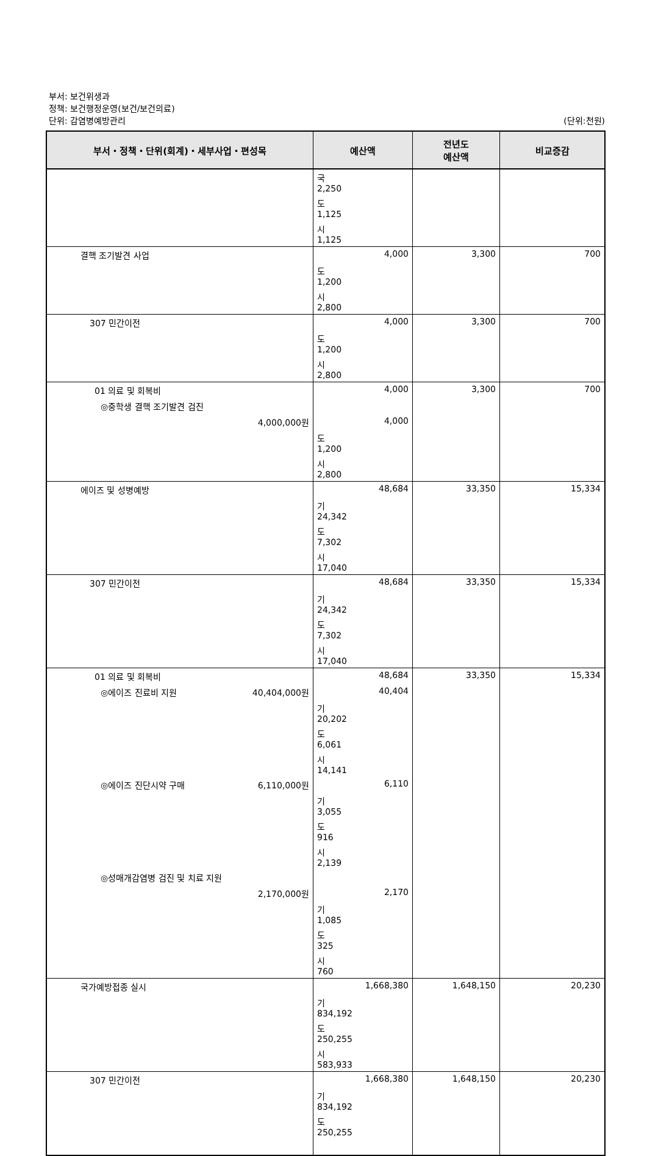부서: 보건위생과
정책: 보건행정운영(보건/보건의료)
단위: 감염병예방관리
(단위:천원)
| 부서・정책・단위(회계)・세부사업・편성목 | 예산액 | 전년도 예산액 | 비교증감 |
| --- | --- | --- | --- |
| | 국 2,250 | | |
| | 도 1,125 | | |
| | 시 1,125 | | |
| 결핵 조기발견 사업 | 4,000 | 3,300 | 700 |
| | 도 1,200 | | |
| | 시 2,800 | | |
| 307 민간이전 | 4,000 | 3,300 | 700 |
| | 도 1,200 | | |
| | 시 2,800 | | |
| 01 의료 및 회복비 | 4,000 | 3,300 | 700 |
| ◎중학생 결핵 조기발견 검진 | | | |
| 4,000,000원 | 4,000 | | |
| | 도 1,200 | | |
| | 시 2,800 | | |
| 에이즈 및 성병예방 | 48,684 | 33,350 | 15,334 |
| | 기 24,342 | | |
| | 도 7,302 | | |
| | 시 17,040 | | |
| 307 민간이전 | 48,684 | 33,350 | 15,334 |
| | 기 24,342 | | |
| | 도 7,302 | | |
| | 시 17,040 | | |
| 01 의료 및 회복비 | 48,684 | 33,350 | 15,334 |
| ◎에이즈 진료비 지원 40,404,000원 | 40,404 | | |
| | 기 20,202 | | |
| | 도 6,061 | | |
| | 시 14,141 | | |
| ◎에이즈 진단시약 구매 6,110,000원 | 6,110 | | |
| | 기 3,055 | | |
| | 도 916 | | |
| | 시 2,139 | | |
| ◎성매개감염병 검진 및 치료 지원 | | | |
| 2,170,000원 | 2,170 | | |
| | 기 1,085 | | |
| | 도 325 | | |
| | 시 760 | | |
| 국가예방접종 실시 | 1,668,380 | 1,648,150 | 20,230 |
| | 기 834,192 | | |
| | 도 250,255 | | |
| | 시 583,933 | | |
| 307 민간이전 | 1,668,380 | 1,648,150 | 20,230 |
| | 기 834,192 | | |
| | 도 250,255 | | |